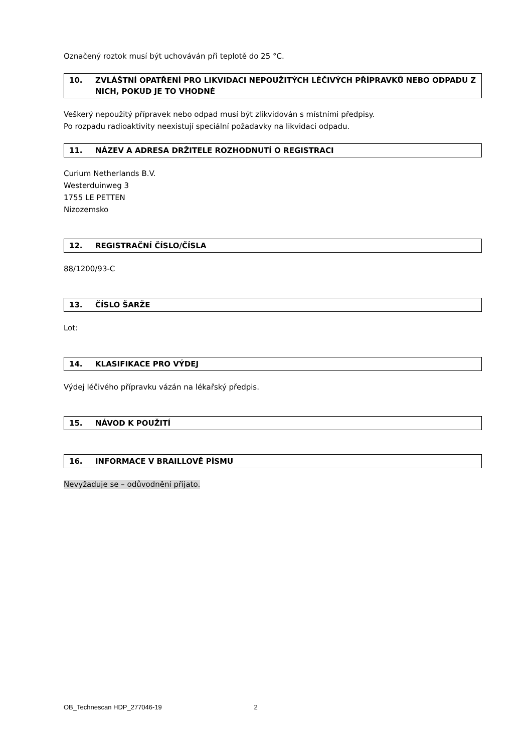Označený roztok musí být uchováván při teplotě do 25 °C.
10. ZVLÁŠTNÍ OPATŘENÍ PRO LIKVIDACI NEPOUŽITÝCH LÉČIVÝCH PŘÍPRAVKŮ NEBO ODPADU Z NICH, POKUD JE TO VHODNÉ
Veškerý nepoužitý přípravek nebo odpad musí být zlikvidován s místními předpisy.
Po rozpadu radioaktivity neexistují speciální požadavky na likvidaci odpadu.
11. NÁZEV A ADRESA DRŽITELE ROZHODNUTÍ O REGISTRACI
Curium Netherlands B.V.
Westerduinweg 3
1755 LE PETTEN
Nizozemsko
12. REGISTRAČNÍ ČÍSLO/ČÍSLA
88/1200/93-C
13. ČÍSLO ŠARŽE
Lot:
14. KLASIFIKACE PRO VÝDEJ
Výdej léčivého přípravku vázán na lékařský předpis.
15. NÁVOD K POUŽITÍ
16. INFORMACE V BRAILLOVĚ PÍSMU
Nevyžaduje se – odůvodnění přijato.
OB_Technescan HDP_277046-19 2